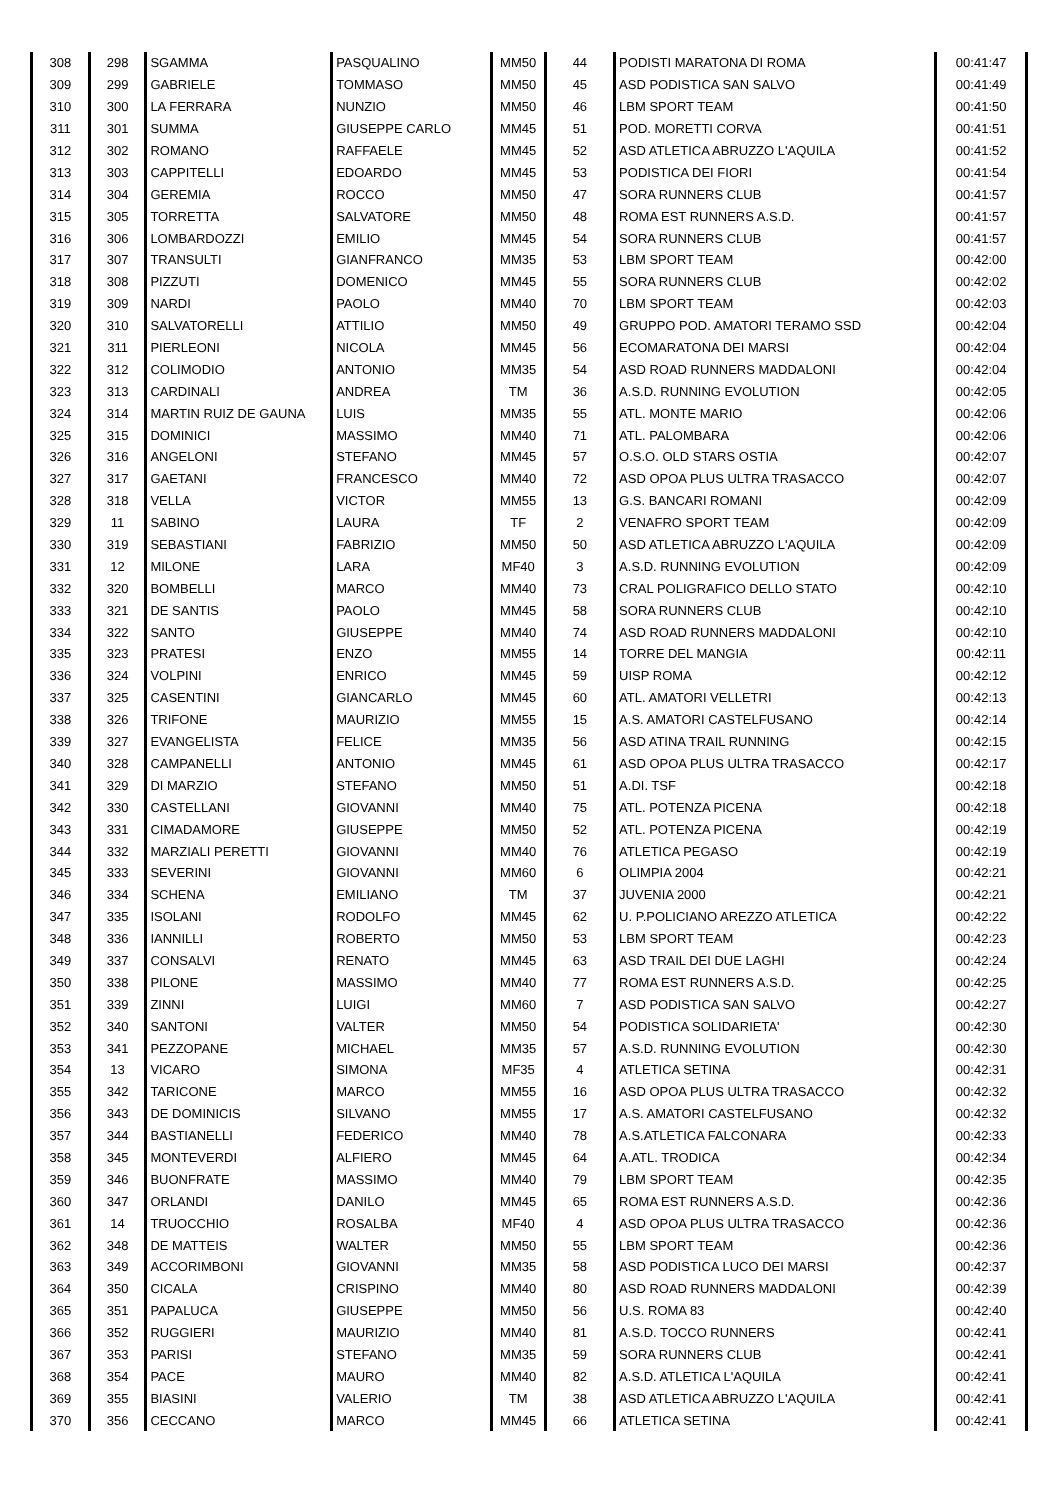| 308 | 298 | SGAMMA | PASQUALINO | MM50 | 44 | PODISTI MARATONA DI ROMA | 00:41:47 |
| 309 | 299 | GABRIELE | TOMMASO | MM50 | 45 | ASD PODISTICA SAN SALVO | 00:41:49 |
| 310 | 300 | LA FERRARA | NUNZIO | MM50 | 46 | LBM SPORT TEAM | 00:41:50 |
| 311 | 301 | SUMMA | GIUSEPPE CARLO | MM45 | 51 | POD. MORETTI CORVA | 00:41:51 |
| 312 | 302 | ROMANO | RAFFAELE | MM45 | 52 | ASD ATLETICA ABRUZZO L'AQUILA | 00:41:52 |
| 313 | 303 | CAPPITELLI | EDOARDO | MM45 | 53 | PODISTICA DEI FIORI | 00:41:54 |
| 314 | 304 | GEREMIA | ROCCO | MM50 | 47 | SORA RUNNERS CLUB | 00:41:57 |
| 315 | 305 | TORRETTA | SALVATORE | MM50 | 48 | ROMA EST RUNNERS A.S.D. | 00:41:57 |
| 316 | 306 | LOMBARDOZZI | EMILIO | MM45 | 54 | SORA RUNNERS CLUB | 00:41:57 |
| 317 | 307 | TRANSULTI | GIANFRANCO | MM35 | 53 | LBM SPORT TEAM | 00:42:00 |
| 318 | 308 | PIZZUTI | DOMENICO | MM45 | 55 | SORA RUNNERS CLUB | 00:42:02 |
| 319 | 309 | NARDI | PAOLO | MM40 | 70 | LBM SPORT TEAM | 00:42:03 |
| 320 | 310 | SALVATORELLI | ATTILIO | MM50 | 49 | GRUPPO POD. AMATORI TERAMO SSD | 00:42:04 |
| 321 | 311 | PIERLEONI | NICOLA | MM45 | 56 | ECOMARATONA DEI MARSI | 00:42:04 |
| 322 | 312 | COLIMODIO | ANTONIO | MM35 | 54 | ASD ROAD RUNNERS MADDALONI | 00:42:04 |
| 323 | 313 | CARDINALI | ANDREA | TM | 36 | A.S.D. RUNNING EVOLUTION | 00:42:05 |
| 324 | 314 | MARTIN RUIZ DE GAUNA | LUIS | MM35 | 55 | ATL. MONTE MARIO | 00:42:06 |
| 325 | 315 | DOMINICI | MASSIMO | MM40 | 71 | ATL. PALOMBARA | 00:42:06 |
| 326 | 316 | ANGELONI | STEFANO | MM45 | 57 | O.S.O. OLD STARS OSTIA | 00:42:07 |
| 327 | 317 | GAETANI | FRANCESCO | MM40 | 72 | ASD OPOA PLUS ULTRA TRASACCO | 00:42:07 |
| 328 | 318 | VELLA | VICTOR | MM55 | 13 | G.S. BANCARI ROMANI | 00:42:09 |
| 329 | 11 | SABINO | LAURA | TF | 2 | VENAFRO SPORT TEAM | 00:42:09 |
| 330 | 319 | SEBASTIANI | FABRIZIO | MM50 | 50 | ASD ATLETICA ABRUZZO L'AQUILA | 00:42:09 |
| 331 | 12 | MILONE | LARA | MF40 | 3 | A.S.D. RUNNING EVOLUTION | 00:42:09 |
| 332 | 320 | BOMBELLI | MARCO | MM40 | 73 | CRAL POLIGRAFICO DELLO STATO | 00:42:10 |
| 333 | 321 | DE SANTIS | PAOLO | MM45 | 58 | SORA RUNNERS CLUB | 00:42:10 |
| 334 | 322 | SANTO | GIUSEPPE | MM40 | 74 | ASD ROAD RUNNERS MADDALONI | 00:42:10 |
| 335 | 323 | PRATESI | ENZO | MM55 | 14 | TORRE DEL MANGIA | 00:42:11 |
| 336 | 324 | VOLPINI | ENRICO | MM45 | 59 | UISP ROMA | 00:42:12 |
| 337 | 325 | CASENTINI | GIANCARLO | MM45 | 60 | ATL. AMATORI VELLETRI | 00:42:13 |
| 338 | 326 | TRIFONE | MAURIZIO | MM55 | 15 | A.S. AMATORI CASTELFUSANO | 00:42:14 |
| 339 | 327 | EVANGELISTA | FELICE | MM35 | 56 | ASD ATINA TRAIL RUNNING | 00:42:15 |
| 340 | 328 | CAMPANELLI | ANTONIO | MM45 | 61 | ASD OPOA PLUS ULTRA TRASACCO | 00:42:17 |
| 341 | 329 | DI MARZIO | STEFANO | MM50 | 51 | A.DI. TSF | 00:42:18 |
| 342 | 330 | CASTELLANI | GIOVANNI | MM40 | 75 | ATL. POTENZA PICENA | 00:42:18 |
| 343 | 331 | CIMADAMORE | GIUSEPPE | MM50 | 52 | ATL. POTENZA PICENA | 00:42:19 |
| 344 | 332 | MARZIALI PERETTI | GIOVANNI | MM40 | 76 | ATLETICA PEGASO | 00:42:19 |
| 345 | 333 | SEVERINI | GIOVANNI | MM60 | 6 | OLIMPIA 2004 | 00:42:21 |
| 346 | 334 | SCHENA | EMILIANO | TM | 37 | JUVENIA 2000 | 00:42:21 |
| 347 | 335 | ISOLANI | RODOLFO | MM45 | 62 | U. P.POLICIANO AREZZO ATLETICA | 00:42:22 |
| 348 | 336 | IANNILLI | ROBERTO | MM50 | 53 | LBM SPORT TEAM | 00:42:23 |
| 349 | 337 | CONSALVI | RENATO | MM45 | 63 | ASD TRAIL DEI DUE LAGHI | 00:42:24 |
| 350 | 338 | PILONE | MASSIMO | MM40 | 77 | ROMA EST RUNNERS A.S.D. | 00:42:25 |
| 351 | 339 | ZINNI | LUIGI | MM60 | 7 | ASD PODISTICA SAN SALVO | 00:42:27 |
| 352 | 340 | SANTONI | VALTER | MM50 | 54 | PODISTICA SOLIDARIETA' | 00:42:30 |
| 353 | 341 | PEZZOPANE | MICHAEL | MM35 | 57 | A.S.D. RUNNING EVOLUTION | 00:42:30 |
| 354 | 13 | VICARO | SIMONA | MF35 | 4 | ATLETICA SETINA | 00:42:31 |
| 355 | 342 | TARICONE | MARCO | MM55 | 16 | ASD OPOA PLUS ULTRA TRASACCO | 00:42:32 |
| 356 | 343 | DE DOMINICIS | SILVANO | MM55 | 17 | A.S. AMATORI CASTELFUSANO | 00:42:32 |
| 357 | 344 | BASTIANELLI | FEDERICO | MM40 | 78 | A.S.ATLETICA FALCONARA | 00:42:33 |
| 358 | 345 | MONTEVERDI | ALFIERO | MM45 | 64 | A.ATL. TRODICA | 00:42:34 |
| 359 | 346 | BUONFRATE | MASSIMO | MM40 | 79 | LBM SPORT TEAM | 00:42:35 |
| 360 | 347 | ORLANDI | DANILO | MM45 | 65 | ROMA EST RUNNERS A.S.D. | 00:42:36 |
| 361 | 14 | TRUOCCHIO | ROSALBA | MF40 | 4 | ASD OPOA PLUS ULTRA TRASACCO | 00:42:36 |
| 362 | 348 | DE MATTEIS | WALTER | MM50 | 55 | LBM SPORT TEAM | 00:42:36 |
| 363 | 349 | ACCORIMBONI | GIOVANNI | MM35 | 58 | ASD PODISTICA LUCO DEI MARSI | 00:42:37 |
| 364 | 350 | CICALA | CRISPINO | MM40 | 80 | ASD ROAD RUNNERS MADDALONI | 00:42:39 |
| 365 | 351 | PAPALUCA | GIUSEPPE | MM50 | 56 | U.S. ROMA 83 | 00:42:40 |
| 366 | 352 | RUGGIERI | MAURIZIO | MM40 | 81 | A.S.D. TOCCO RUNNERS | 00:42:41 |
| 367 | 353 | PARISI | STEFANO | MM35 | 59 | SORA RUNNERS CLUB | 00:42:41 |
| 368 | 354 | PACE | MAURO | MM40 | 82 | A.S.D. ATLETICA L'AQUILA | 00:42:41 |
| 369 | 355 | BIASINI | VALERIO | TM | 38 | ASD ATLETICA ABRUZZO L'AQUILA | 00:42:41 |
| 370 | 356 | CECCANO | MARCO | MM45 | 66 | ATLETICA SETINA | 00:42:41 |